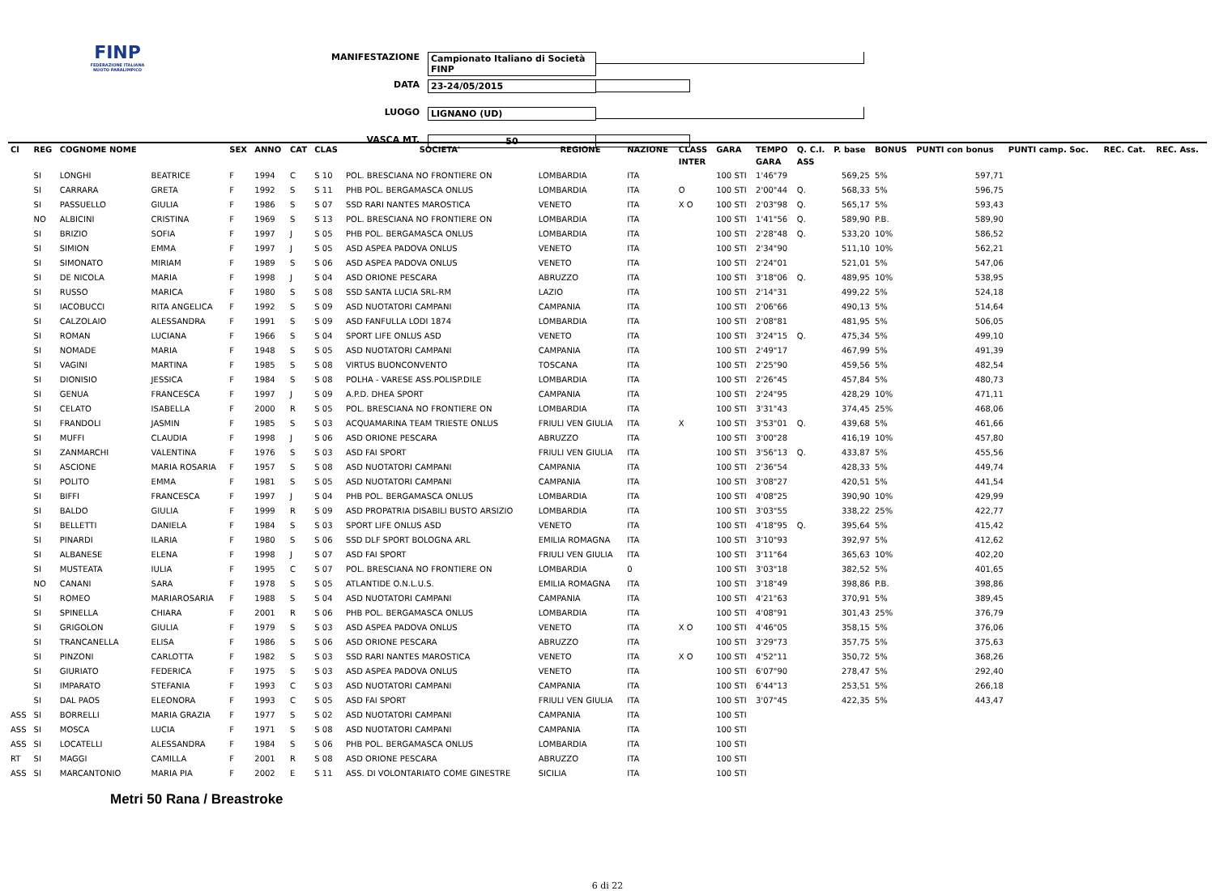FINP
FEDERAZIONE ITALIANA NUOTO PARALIMPICO
MANIFESTAZIONE Campionato Italiano di Società FINP
DATA 23-24/05/2015
LUOGO LIGNANO (UD)
VASCA MT. 50
| Cl | REG | COGNOME NOME | | SEX | ANNO | CAT | CLAS | SOCIETA' | REGIONE | NAZIONE | CLASS | GARA | TEMPO | Q. C.I. | P. base | BONUS | PUNTI con bonus | PUNTI camp. Soc. | REC. Cat. | REC. Ass. |
| --- | --- | --- | --- | --- | --- | --- | --- | --- | --- | --- | --- | --- | --- | --- | --- | --- | --- | --- | --- | --- |
| | | | | | | | | | | | INTER | | GARA | ASS | | | | | | |
| | SI | LONGHI | BEATRICE | F | 1994 | C | S 10 | POL. BRESCIANA NO FRONTIERE ON | LOMBARDIA | ITA | | 100 STI | 1'46"79 | | 569,25 | 5% | 597,71 | | | |
| | SI | CARRARA | GRETA | F | 1992 | S | S 11 | PHB POL. BERGAMASCA ONLUS | LOMBARDIA | ITA | O | 100 STI | 2'00"44 | Q. | 568,33 | 5% | 596,75 | | | |
| | SI | PASSUELLO | GIULIA | F | 1986 | S | S 07 | SSD RARI NANTES MAROSTICA | VENETO | ITA | X O | 100 STI | 2'03"98 | Q. | 565,17 | 5% | 593,43 | | | |
| | NO | ALBICINI | CRISTINA | F | 1969 | S | S 13 | POL. BRESCIANA NO FRONTIERE ON | LOMBARDIA | ITA | | 100 STI | 1'41"56 | Q. | 589,90 | P.B. | 589,90 | | | |
| | SI | BRIZIO | SOFIA | F | 1997 | J | S 05 | PHB POL. BERGAMASCA ONLUS | LOMBARDIA | ITA | | 100 STI | 2'28"48 | Q. | 533,20 | 10% | 586,52 | | | |
| | SI | SIMION | EMMA | F | 1997 | J | S 05 | ASD ASPEA PADOVA ONLUS | VENETO | ITA | | 100 STI | 2'34"90 | | 511,10 | 10% | 562,21 | | | |
| | SI | SIMONATO | MIRIAM | F | 1989 | S | S 06 | ASD ASPEA PADOVA ONLUS | VENETO | ITA | | 100 STI | 2'24"01 | | 521,01 | 5% | 547,06 | | | |
| | SI | DE NICOLA | MARIA | F | 1998 | J | S 04 | ASD ORIONE PESCARA | ABRUZZO | ITA | | 100 STI | 3'18"06 | Q. | 489,95 | 10% | 538,95 | | | |
| | SI | RUSSO | MARICA | F | 1980 | S | S 08 | SSD SANTA LUCIA SRL-RM | LAZIO | ITA | | 100 STI | 2'14"31 | | 499,22 | 5% | 524,18 | | | |
| | SI | IACOBUCCI | RITA ANGELICA | F | 1992 | S | S 09 | ASD NUOTATORI CAMPANI | CAMPANIA | ITA | | 100 STI | 2'06"66 | | 490,13 | 5% | 514,64 | | | |
| | SI | CALZOLAIO | ALESSANDRA | F | 1991 | S | S 09 | ASD FANFULLA LODI 1874 | LOMBARDIA | ITA | | 100 STI | 2'08"81 | | 481,95 | 5% | 506,05 | | | |
| | SI | ROMAN | LUCIANA | F | 1966 | S | S 04 | SPORT LIFE ONLUS ASD | VENETO | ITA | | 100 STI | 3'24"15 | Q. | 475,34 | 5% | 499,10 | | | |
| | SI | NOMADE | MARIA | F | 1948 | S | S 05 | ASD NUOTATORI CAMPANI | CAMPANIA | ITA | | 100 STI | 2'49"17 | | 467,99 | 5% | 491,39 | | | |
| | SI | VAGINI | MARTINA | F | 1985 | S | S 08 | VIRTUS BUONCONVENTO | TOSCANA | ITA | | 100 STI | 2'25"90 | | 459,56 | 5% | 482,54 | | | |
| | SI | DIONISIO | JESSICA | F | 1984 | S | S 08 | POLHA - VARESE ASS.POLISP.DILE | LOMBARDIA | ITA | | 100 STI | 2'26"45 | | 457,84 | 5% | 480,73 | | | |
| | SI | GENUA | FRANCESCA | F | 1997 | J | S 09 | A.P.D. DHEA SPORT | CAMPANIA | ITA | | 100 STI | 2'24"95 | | 428,29 | 10% | 471,11 | | | |
| | SI | CELATO | ISABELLA | F | 2000 | R | S 05 | POL. BRESCIANA NO FRONTIERE ON | LOMBARDIA | ITA | | 100 STI | 3'31"43 | | 374,45 | 25% | 468,06 | | | |
| | SI | FRANDOLI | JASMIN | F | 1985 | S | S 03 | ACQUAMARINA TEAM TRIESTE ONLUS | FRIULI VEN GIULIA | ITA | X | 100 STI | 3'53"01 | Q. | 439,68 | 5% | 461,66 | | | |
| | SI | MUFFI | CLAUDIA | F | 1998 | J | S 06 | ASD ORIONE PESCARA | ABRUZZO | ITA | | 100 STI | 3'00"28 | | 416,19 | 10% | 457,80 | | | |
| | SI | ZANMARCHI | VALENTINA | F | 1976 | S | S 03 | ASD FAI SPORT | FRIULI VEN GIULIA | ITA | | 100 STI | 3'56"13 | Q. | 433,87 | 5% | 455,56 | | | |
| | SI | ASCIONE | MARIA ROSARIA | F | 1957 | S | S 08 | ASD NUOTATORI CAMPANI | CAMPANIA | ITA | | 100 STI | 2'36"54 | | 428,33 | 5% | 449,74 | | | |
| | SI | POLITO | EMMA | F | 1981 | S | S 05 | ASD NUOTATORI CAMPANI | CAMPANIA | ITA | | 100 STI | 3'08"27 | | 420,51 | 5% | 441,54 | | | |
| | SI | BIFFI | FRANCESCA | F | 1997 | J | S 04 | PHB POL. BERGAMASCA ONLUS | LOMBARDIA | ITA | | 100 STI | 4'08"25 | | 390,90 | 10% | 429,99 | | | |
| | SI | BALDO | GIULIA | F | 1999 | R | S 09 | ASD PROPATRIA DISABILI BUSTO ARSIZIO | LOMBARDIA | ITA | | 100 STI | 3'03"55 | | 338,22 | 25% | 422,77 | | | |
| | SI | BELLETTI | DANIELA | F | 1984 | S | S 03 | SPORT LIFE ONLUS ASD | VENETO | ITA | | 100 STI | 4'18"95 | Q. | 395,64 | 5% | 415,42 | | | |
| | SI | PINARDI | ILARIA | F | 1980 | S | S 06 | SSD DLF SPORT BOLOGNA ARL | EMILIA ROMAGNA | ITA | | 100 STI | 3'10"93 | | 392,97 | 5% | 412,62 | | | |
| | SI | ALBANESE | ELENA | F | 1998 | J | S 07 | ASD FAI SPORT | FRIULI VEN GIULIA | ITA | | 100 STI | 3'11"64 | | 365,63 | 10% | 402,20 | | | |
| | SI | MUSTEATA | IULIA | F | 1995 | C | S 07 | POL. BRESCIANA NO FRONTIERE ON | LOMBARDIA | 0 | | 100 STI | 3'03"18 | | 382,52 | 5% | 401,65 | | | |
| | NO | CANANI | SARA | F | 1978 | S | S 05 | ATLANTIDE O.N.L.U.S. | EMILIA ROMAGNA | ITA | | 100 STI | 3'18"49 | | 398,86 | P.B. | 398,86 | | | |
| | SI | ROMEO | MARIAROSARIA | F | 1988 | S | S 04 | ASD NUOTATORI CAMPANI | CAMPANIA | ITA | | 100 STI | 4'21"63 | | 370,91 | 5% | 389,45 | | | |
| | SI | SPINELLA | CHIARA | F | 2001 | R | S 06 | PHB POL. BERGAMASCA ONLUS | LOMBARDIA | ITA | | 100 STI | 4'08"91 | | 301,43 | 25% | 376,79 | | | |
| | SI | GRIGOLON | GIULIA | F | 1979 | S | S 03 | ASD ASPEA PADOVA ONLUS | VENETO | ITA | X O | 100 STI | 4'46"05 | | 358,15 | 5% | 376,06 | | | |
| | SI | TRANCANELLA | ELISA | F | 1986 | S | S 06 | ASD ORIONE PESCARA | ABRUZZO | ITA | | 100 STI | 3'29"73 | | 357,75 | 5% | 375,63 | | | |
| | SI | PINZONI | CARLOTTA | F | 1982 | S | S 03 | SSD RARI NANTES MAROSTICA | VENETO | ITA | X O | 100 STI | 4'52"11 | | 350,72 | 5% | 368,26 | | | |
| | SI | GIURIATO | FEDERICA | F | 1975 | S | S 03 | ASD ASPEA PADOVA ONLUS | VENETO | ITA | | 100 STI | 6'07"90 | | 278,47 | 5% | 292,40 | | | |
| | SI | IMPARATO | STEFANIA | F | 1993 | C | S 03 | ASD NUOTATORI CAMPANI | CAMPANIA | ITA | | 100 STI | 6'44"13 | | 253,51 | 5% | 266,18 | | | |
| | SI | DAL PAOS | ELEONORA | F | 1993 | C | S 05 | ASD FAI SPORT | FRIULI VEN GIULIA | ITA | | 100 STI | 3'07"45 | | 422,35 | 5% | 443,47 | | | |
| ASS | SI | BORRELLI | MARIA GRAZIA | F | 1977 | S | S 02 | ASD NUOTATORI CAMPANI | CAMPANIA | ITA | | 100 STI | | | | | | | | |
| ASS | SI | MOSCA | LUCIA | F | 1971 | S | S 08 | ASD NUOTATORI CAMPANI | CAMPANIA | ITA | | 100 STI | | | | | | | | |
| ASS | SI | LOCATELLI | ALESSANDRA | F | 1984 | S | S 06 | PHB POL. BERGAMASCA ONLUS | LOMBARDIA | ITA | | 100 STI | | | | | | | | |
| RT | SI | MAGGI | CAMILLA | F | 2001 | R | S 08 | ASD ORIONE PESCARA | ABRUZZO | ITA | | 100 STI | | | | | | | | |
| ASS | SI | MARCANTONIO | MARIA PIA | F | 2002 | E | S 11 | ASS. DI VOLONTARIATO COME GINESTRE | SICILIA | ITA | | 100 STI | | | | | | | | |
Metri 50 Rana / Breastroke
6 di 22